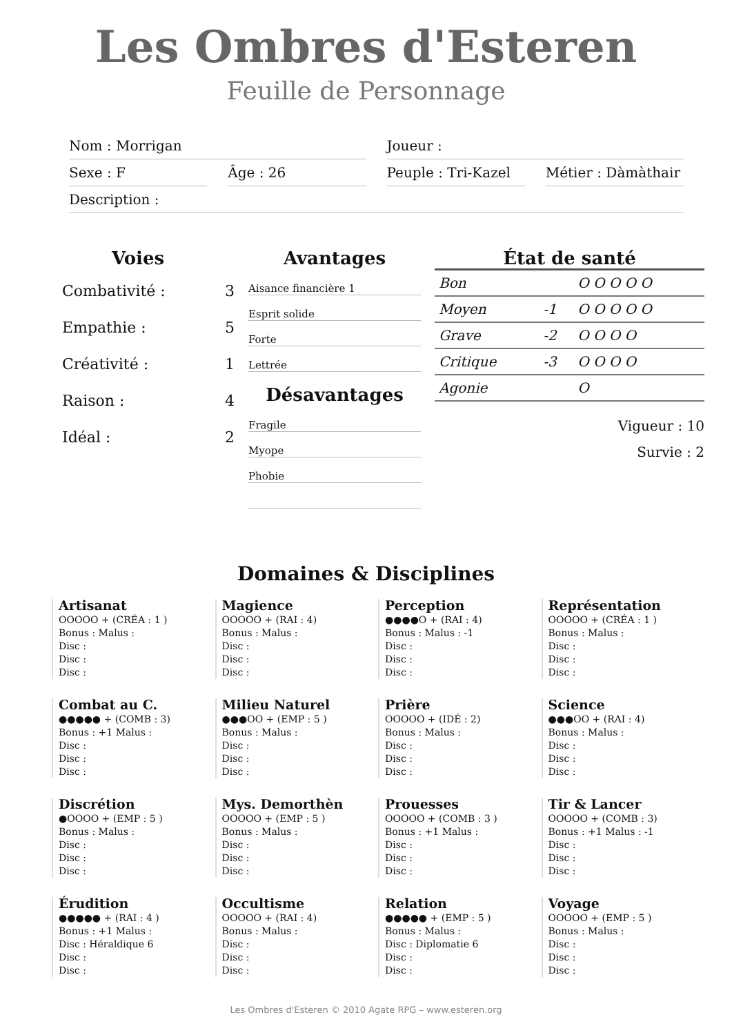Les Ombres d'Esteren
Feuille de Personnage
Nom : Morrigan Joueur :
Sexe : F Âge : 26 Peuple : Tri-Kazel Métier : Dàmàthair
Description :
Voies
Combativité : 3
Empathie : 5
Créativité : 1
Raison : 4
Idéal : 2
Avantages
Aisance financière 1
Esprit solide
Forte
Lettrée
Désavantages
Fragile
Myope
Phobie
État de santé
| Bon | | O O O O O |
| Moyen | -1 | O O O O O |
| Grave | -2 | O O O O |
| Critique | -3 | O O O O |
| Agonie | | O |
Vigueur : 10
Survie : 2
Domaines & Disciplines
Artisanat
OOOOO + (CRÉA : 1 )
Bonus : Malus :
Disc :
Disc :
Disc :
Magience
OOOOO + (RAI : 4)
Bonus : Malus :
Disc :
Disc :
Disc :
Perception
●●●●O + (RAI : 4)
Bonus : Malus : -1
Disc :
Disc :
Disc :
Représentation
OOOOO + (CRÉA : 1 )
Bonus : Malus :
Disc :
Disc :
Disc :
Combat au C.
●●●●● + (COMB : 3)
Bonus : +1 Malus :
Disc :
Disc :
Disc :
Milieu Naturel
●●●OO + (EMP : 5 )
Bonus : Malus :
Disc :
Disc :
Disc :
Prière
OOOOO + (IDÉ : 2)
Bonus : Malus :
Disc :
Disc :
Disc :
Science
●●●OO + (RAI : 4)
Bonus : Malus :
Disc :
Disc :
Disc :
Discrétion
●OOOO + (EMP : 5 )
Bonus : Malus :
Disc :
Disc :
Disc :
Mys. Demorthèn
OOOOO + (EMP : 5 )
Bonus : Malus :
Disc :
Disc :
Disc :
Prouesses
OOOOO + (COMB : 3 )
Bonus : +1 Malus :
Disc :
Disc :
Disc :
Tir & Lancer
OOOOO + (COMB : 3)
Bonus : +1 Malus : -1
Disc :
Disc :
Disc :
Érudition
●●●●● + (RAI : 4 )
Bonus : +1 Malus :
Disc : Héraldique 6
Disc :
Disc :
Occultisme
OOOOO + (RAI : 4)
Bonus : Malus :
Disc :
Disc :
Disc :
Relation
●●●●● + (EMP : 5 )
Bonus : Malus :
Disc : Diplomatie 6
Disc :
Disc :
Voyage
OOOOO + (EMP : 5 )
Bonus : Malus :
Disc :
Disc :
Disc :
Les Ombres d'Esteren © 2010 Agate RPG – www.esteren.org